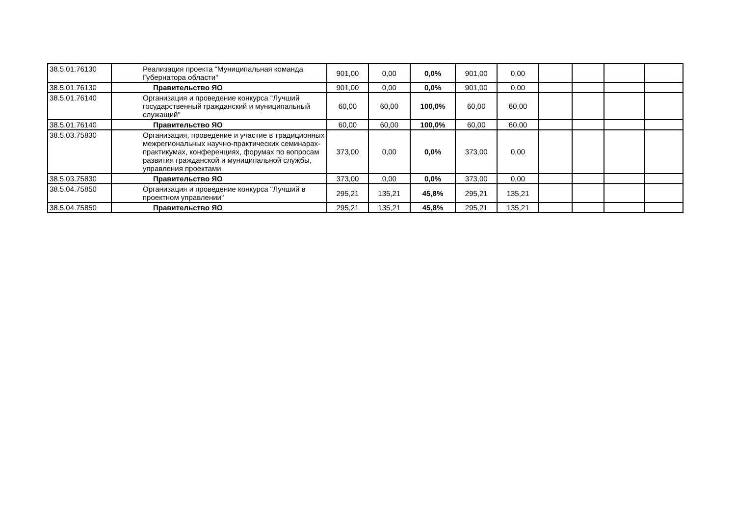| 38.5.01.76130 | Реализация проекта "Муниципальная команда Губернатора области" | 901,00 | 0,00 | 0,0% | 901,00 | 0,00 | | | | |
| 38.5.01.76130 | Правительство ЯО | 901,00 | 0,00 | 0,0% | 901,00 | 0,00 | | | | |
| 38.5.01.76140 | Организация и проведение конкурса "Лучший государственный гражданский и муниципальный служащий" | 60,00 | 60,00 | 100,0% | 60,00 | 60,00 | | | | |
| 38.5.01.76140 | Правительство ЯО | 60,00 | 60,00 | 100,0% | 60,00 | 60,00 | | | | |
| 38.5.03.75830 | Организация, проведение и участие в традиционных межрегиональных научно-практических семинарах-практикумах, конференциях, форумах по вопросам развития гражданской и муниципальной службы, управления проектами | 373,00 | 0,00 | 0,0% | 373,00 | 0,00 | | | | |
| 38.5.03.75830 | Правительство ЯО | 373,00 | 0,00 | 0,0% | 373,00 | 0,00 | | | | |
| 38.5.04.75850 | Организация и проведение конкурса "Лучший в проектном управлении" | 295,21 | 135,21 | 45,8% | 295,21 | 135,21 | | | | |
| 38.5.04.75850 | Правительство ЯО | 295,21 | 135,21 | 45,8% | 295,21 | 135,21 | | | | |